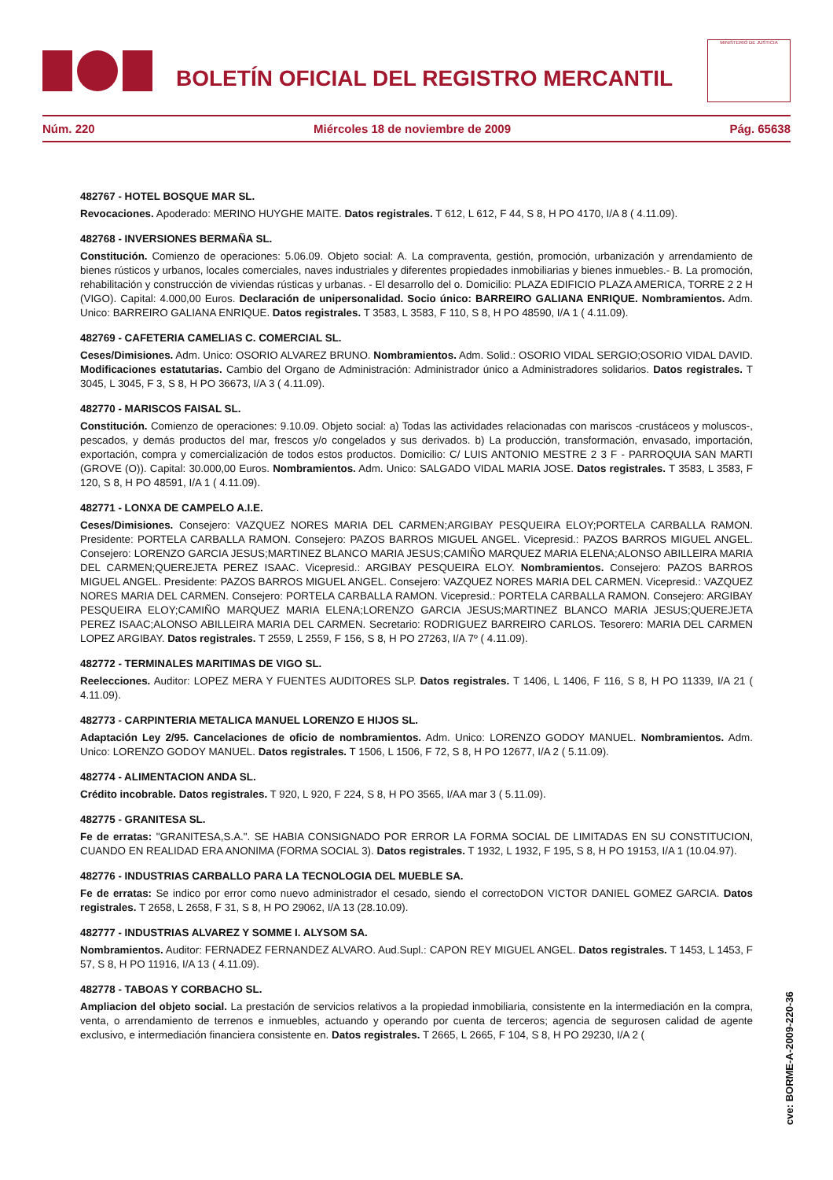BOLETÍN OFICIAL DEL REGISTRO MERCANTIL
MINISTERIO DE JUSTICIA
Núm. 220 Miércoles 18 de noviembre de 2009 Pág. 65638
482767 - HOTEL BOSQUE MAR SL.
Revocaciones. Apoderado: MERINO HUYGHE MAITE. Datos registrales. T 612, L 612, F 44, S 8, H PO 4170, I/A 8 ( 4.11.09).
482768 - INVERSIONES BERMAÑA SL.
Constitución. Comienzo de operaciones: 5.06.09. Objeto social: A. La compraventa, gestión, promoción, urbanización y arrendamiento de bienes rústicos y urbanos, locales comerciales, naves industriales y diferentes propiedades inmobiliarias y bienes inmuebles.- B. La promoción, rehabilitación y construcción de viviendas rústicas y urbanas. - El desarrollo del o. Domicilio: PLAZA EDIFICIO PLAZA AMERICA, TORRE 2 2 H (VIGO). Capital: 4.000,00 Euros. Declaración de unipersonalidad. Socio único: BARREIRO GALIANA ENRIQUE. Nombramientos. Adm. Unico: BARREIRO GALIANA ENRIQUE. Datos registrales. T 3583, L 3583, F 110, S 8, H PO 48590, I/A 1 ( 4.11.09).
482769 - CAFETERIA CAMELIAS C. COMERCIAL SL.
Ceses/Dimisiones. Adm. Unico: OSORIO ALVAREZ BRUNO. Nombramientos. Adm. Solid.: OSORIO VIDAL SERGIO;OSORIO VIDAL DAVID. Modificaciones estatutarias. Cambio del Organo de Administración: Administrador único a Administradores solidarios. Datos registrales. T 3045, L 3045, F 3, S 8, H PO 36673, I/A 3 ( 4.11.09).
482770 - MARISCOS FAISAL SL.
Constitución. Comienzo de operaciones: 9.10.09. Objeto social: a) Todas las actividades relacionadas con mariscos -crustáceos y moluscos-, pescados, y demás productos del mar, frescos y/o congelados y sus derivados. b) La producción, transformación, envasado, importación, exportación, compra y comercialización de todos estos productos. Domicilio: C/ LUIS ANTONIO MESTRE 2 3 F - PARROQUIA SAN MARTI (GROVE (O)). Capital: 30.000,00 Euros. Nombramientos. Adm. Unico: SALGADO VIDAL MARIA JOSE. Datos registrales. T 3583, L 3583, F 120, S 8, H PO 48591, I/A 1 ( 4.11.09).
482771 - LONXA DE CAMPELO A.I.E.
Ceses/Dimisiones. Consejero: VAZQUEZ NORES MARIA DEL CARMEN;ARGIBAY PESQUEIRA ELOY;PORTELA CARBALLA RAMON. Presidente: PORTELA CARBALLA RAMON. Consejero: PAZOS BARROS MIGUEL ANGEL. Vicepresid.: PAZOS BARROS MIGUEL ANGEL. Consejero: LORENZO GARCIA JESUS;MARTINEZ BLANCO MARIA JESUS;CAMIÑO MARQUEZ MARIA ELENA;ALONSO ABILLEIRA MARIA DEL CARMEN;QUEREJETA PEREZ ISAAC. Vicepresid.: ARGIBAY PESQUEIRA ELOY. Nombramientos. Consejero: PAZOS BARROS MIGUEL ANGEL. Presidente: PAZOS BARROS MIGUEL ANGEL. Consejero: VAZQUEZ NORES MARIA DEL CARMEN. Vicepresid.: VAZQUEZ NORES MARIA DEL CARMEN. Consejero: PORTELA CARBALLA RAMON. Vicepresid.: PORTELA CARBALLA RAMON. Consejero: ARGIBAY PESQUEIRA ELOY;CAMIÑO MARQUEZ MARIA ELENA;LORENZO GARCIA JESUS;MARTINEZ BLANCO MARIA JESUS;QUEREJETA PEREZ ISAAC;ALONSO ABILLEIRA MARIA DEL CARMEN. Secretario: RODRIGUEZ BARREIRO CARLOS. Tesorero: MARIA DEL CARMEN LOPEZ ARGIBAY. Datos registrales. T 2559, L 2559, F 156, S 8, H PO 27263, I/A 7º ( 4.11.09).
482772 - TERMINALES MARITIMAS DE VIGO SL.
Reelecciones. Auditor: LOPEZ MERA Y FUENTES AUDITORES SLP. Datos registrales. T 1406, L 1406, F 116, S 8, H PO 11339, I/A 21 ( 4.11.09).
482773 - CARPINTERIA METALICA MANUEL LORENZO E HIJOS SL.
Adaptación Ley 2/95. Cancelaciones de oficio de nombramientos. Adm. Unico: LORENZO GODOY MANUEL. Nombramientos. Adm. Unico: LORENZO GODOY MANUEL. Datos registrales. T 1506, L 1506, F 72, S 8, H PO 12677, I/A 2 ( 5.11.09).
482774 - ALIMENTACION ANDA SL.
Crédito incobrable. Datos registrales. T 920, L 920, F 224, S 8, H PO 3565, I/AA mar 3 ( 5.11.09).
482775 - GRANITESA SL.
Fe de erratas: "GRANITESA,S.A.". SE HABIA CONSIGNADO POR ERROR LA FORMA SOCIAL DE LIMITADAS EN SU CONSTITUCION, CUANDO EN REALIDAD ERA ANONIMA (FORMA SOCIAL 3). Datos registrales. T 1932, L 1932, F 195, S 8, H PO 19153, I/A 1 (10.04.97).
482776 - INDUSTRIAS CARBALLO PARA LA TECNOLOGIA DEL MUEBLE SA.
Fe de erratas: Se indico por error como nuevo administrador el cesado, siendo el correctoDON VICTOR DANIEL GOMEZ GARCIA. Datos registrales. T 2658, L 2658, F 31, S 8, H PO 29062, I/A 13 (28.10.09).
482777 - INDUSTRIAS ALVAREZ Y SOMME I. ALYSOM SA.
Nombramientos. Auditor: FERNADEZ FERNANDEZ ALVARO. Aud.Supl.: CAPON REY MIGUEL ANGEL. Datos registrales. T 1453, L 1453, F 57, S 8, H PO 11916, I/A 13 ( 4.11.09).
482778 - TABOAS Y CORBACHO SL.
Ampliacion del objeto social. La prestación de servicios relativos a la propiedad inmobiliaria, consistente en la intermediación en la compra, venta, o arrendamiento de terrenos e inmuebles, actuando y operando por cuenta de terceros; agencia de segurosen calidad de agente exclusivo, e intermediación financiera consistente en. Datos registrales. T 2665, L 2665, F 104, S 8, H PO 29230, I/A 2 (
cve: BORME-A-2009-220-36